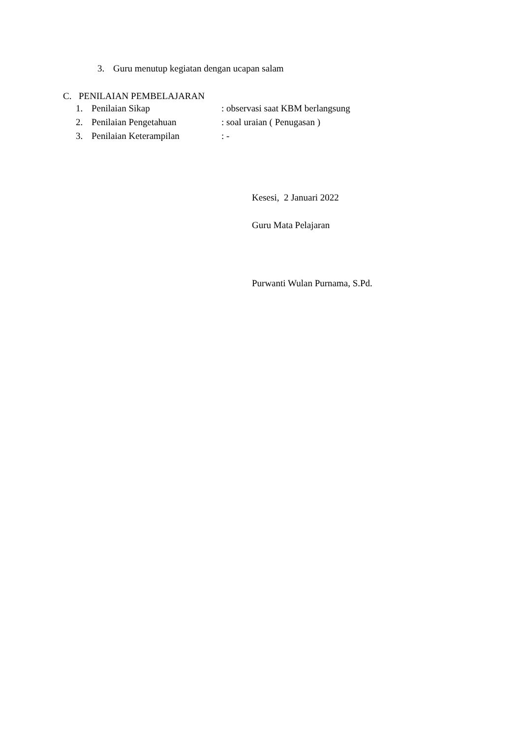3. Guru menutup kegiatan dengan ucapan salam
C. PENILAIAN PEMBELAJARAN
1. Penilaian Sikap: observasi saat KBM berlangsung
2. Penilaian Pengetahuan: soal uraian ( Penugasan )
3. Penilaian Keterampilan: -
Kesesi, 2 Januari 2022
Guru Mata Pelajaran
Purwanti Wulan Purnama, S.Pd.